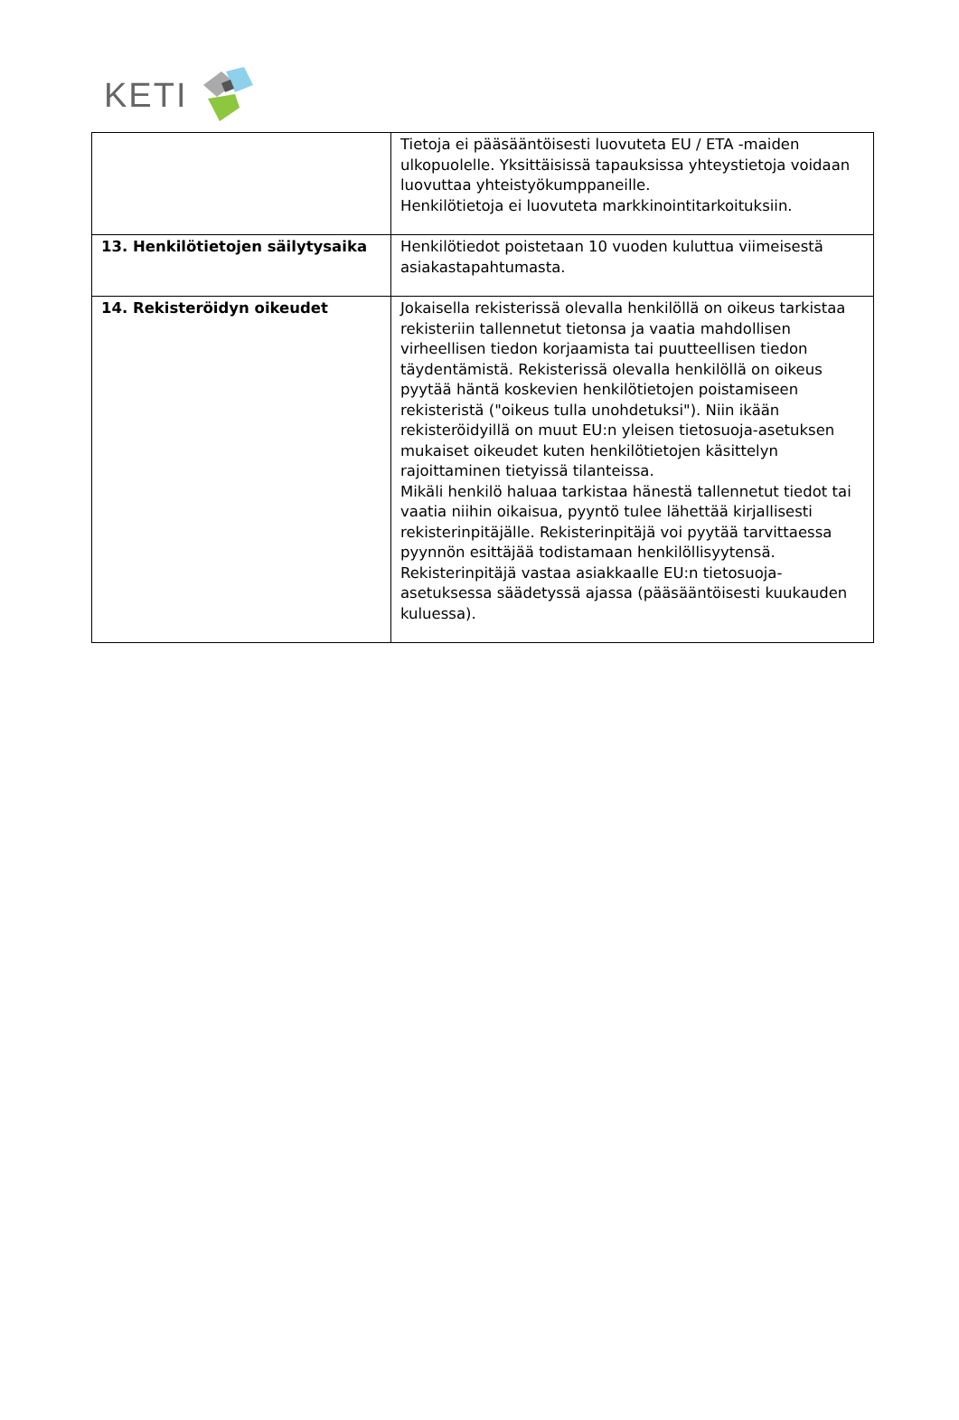KETI
| | Tietoja ei pääsääntöisesti luovuteta EU / ETA -maiden ulkopuolelle. Yksittäisissä tapauksissa yhteystietoja voidaan luovuttaa yhteistyökumppaneille. Henkilötietoja ei luovuteta markkinointitarkoituksiin. |
| 13. Henkilötietojen säilytysaika | Henkilötiedot poistetaan 10 vuoden kuluttua viimeisestä asiakastapahtumasta. |
| 14. Rekisteröidyn oikeudet | Jokaisella rekisterissä olevalla henkilöllä on oikeus tarkistaa rekisteriin tallennetut tietonsa ja vaatia mahdollisen virheellisen tiedon korjaamista tai puutteellisen tiedon täydentämistä. Rekisterissä olevalla henkilöllä on oikeus pyytää häntä koskevien henkilötietojen poistamiseen rekisteristä ("oikeus tulla unohdetuksi"). Niin ikään rekisteröidyillä on muut EU:n yleisen tietosuoja-asetuksen mukaiset oikeudet kuten henkilötietojen käsittelyn rajoittaminen tietyissä tilanteissa. Mikäli henkilö haluaa tarkistaa hänestä tallennetut tiedot tai vaatia niihin oikaisua, pyyntö tulee lähettää kirjallisesti rekisterinpitäjälle. Rekisterinpitäjä voi pyytää tarvittaessa pyynnön esittäjää todistamaan henkilöllisyytensä. Rekisterinpitäjä vastaa asiakkaalle EU:n tietosuoja-asetuksessa säädetyssä ajassa (pääsääntöisesti kuukauden kuluessa). |